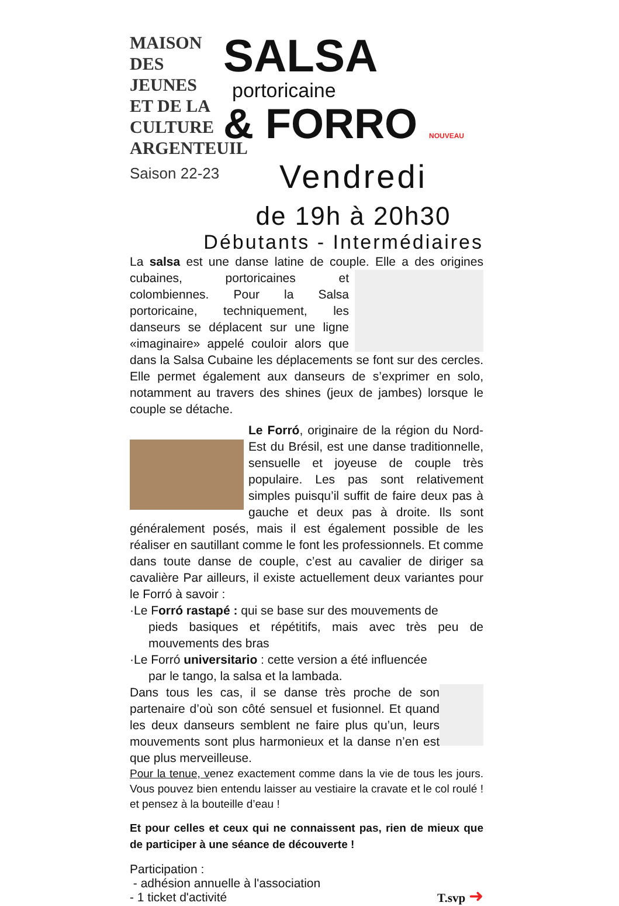MAISON
DES JEUNES
ET DE LA CULTURE
ARGENTEUIL
Saison 22-23
SALSA
portoricaine
& FORRO NOUVEAU
Vendredi
de 19h à 20h30
Débutants - Intermédiaires
La salsa est une danse latine de couple. Elle a des origines cubaines, portoricaines et colombiennes. Pour la Salsa portoricaine, techniquement, les danseurs se déplacent sur une ligne «imaginaire» appelé couloir alors que dans la Salsa Cubaine les déplacements se font sur des cercles. Elle permet également aux danseurs de s’exprimer en solo, notamment au travers des shines (jeux de jambes) lorsque le couple se détache.
Le Forró, originaire de la région du Nord-Est du Brésil, est une danse traditionnelle, sensuelle et joyeuse de couple très populaire. Les pas sont relativement simples puisqu’il suffit de faire deux pas à gauche et deux pas à droite. Ils sont généralement posés, mais il est également possible de les réaliser en sautillant comme le font les professionnels. Et comme dans toute danse de couple, c’est au cavalier de diriger sa cavalière Par ailleurs, il existe actuellement deux variantes pour le Forró à savoir :
·Le Forró rastapé : qui se base sur des mouvements de
pieds basiques et répétitifs, mais avec très peu de mouvements des bras
·Le Forró universitario : cette version a été influencée
par le tango, la salsa et la lambada.
Dans tous les cas, il se danse très proche de son partenaire d’où son côté sensuel et fusionnel. Et quand les deux danseurs semblent ne faire plus qu’un, leurs mouvements sont plus harmonieux et la danse n’en est que plus merveilleuse.
Pour la tenue, venez exactement comme dans la vie de tous les jours. Vous pouvez bien entendu laisser au vestiaire la cravate et le col roulé ! et pensez à la bouteille d’eau !
Et pour celles et ceux qui ne connaissent pas, rien de mieux que de participer à une séance de découverte !
Participation :
- adhésion annuelle à l'association
- 1 ticket d'activité
T.svp ➜